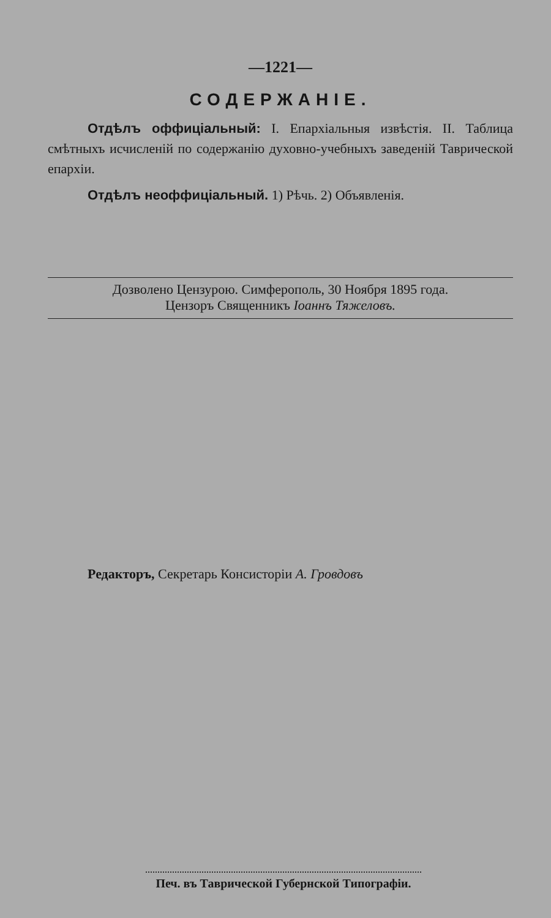—1221—
СОДЕРЖАНІЕ.
Отдѣлъ оффиціальный: I. Епархіальныя извѣстія. II. Таблица смѣтныхъ исчисленій по содержанію духовно-учебныхъ заведеній Таврической епархіи.
Отдѣлъ неоффиціальный. 1) Рѣчь. 2) Объявленія.
Дозволено Цензурою. Симферополь, 30 Ноября 1895 года.
Цензоръ Священникъ Іоаннъ Тяжеловъ.
Редакторъ, Секретарь Консисторіи А. Гровдовъ
Печ. въ Таврической Губернской Типографіи.